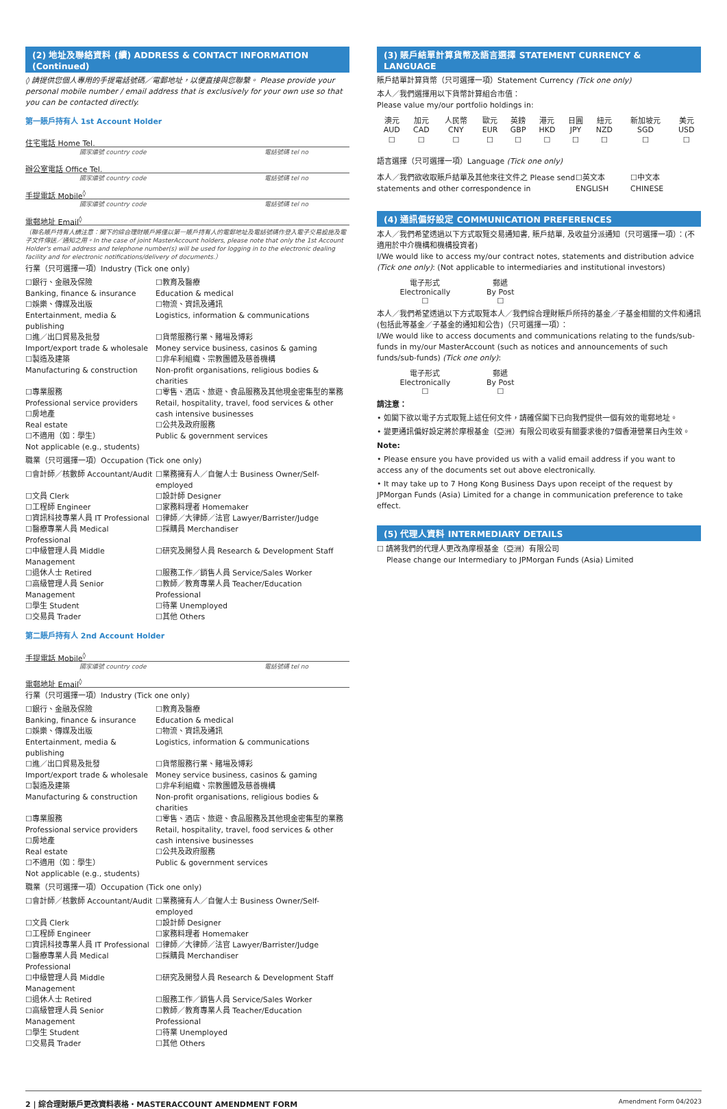(2) 地址及聯絡資料 (續) ADDRESS & CONTACT INFORMATION (Continued)
◊ 請提供您個人專用的手提電話號碼／電郵地址，以便直接與您聯繫。 Please provide your personal mobile number / email address that is exclusively for your own use so that you can be contacted directly.
第一賬戶持有人 1st Account Holder
住宅電話 Home Tel.
國家編號 country code 電話號碼 tel no
辦公室電話 Office Tel.
國家編號 country code 電話號碼 tel no
手提電話 Mobile<sup>◊</sup>
國家編號 country code 電話號碼 tel no
電郵地址 Email<sup>◊</sup>
（聯名賬戶持有人請注意：閣下的綜合理財賬戶將僅以第一賬戶持有人的電郵地址及電話號碼作登入電子交易設施及電子文件傳送／通知之用。In the case of joint MasterAccount holders, please note that only the 1st Account Holder's email address and telephone number(s) will be used for logging in to the electronic dealing facility and for electronic notifications/delivery of documents.）
行業（只可選擇一項）Industry (Tick one only)
☐銀行、金融及保險
Banking, finance & insurance
☐教育及醫療
Education & medical
☐娛樂、傳媒及出版
Entertainment, media & publishing
☐物流、資訊及通訊
Logistics, information & communications
☐進／出口貿易及批發
Import/export trade & wholesale
☐貨幣服務行業、賭場及博彩
Money service business, casinos & gaming
☐製造及建築
Manufacturing & construction
☐非牟利組織、宗教團體及慈善機構
Non-profit organisations, religious bodies & charities
☐專業服務
Professional service providers
☐房地產
Real estate
☐不適用（如：學生）
Not applicable (e.g., students)
☐零售、酒店、旅遊、食品服務及其他現金密集型的業務
Retail, hospitality, travel, food services & other cash intensive businesses
☐公共及政府服務
Public & government services
職業（只可選擇一項）Occupation (Tick one only)
☐會計師／核數師 Accountant/Audit
☐業務擁有人／自僱人士 Business Owner/Self-employed
☐文員 Clerk
☐設計師 Designer
☐工程師 Engineer
☐家務料理者 Homemaker
☐資訊科技專業人員 IT Professional
☐律師／大律師／法官 Lawyer/Barrister/Judge
☐醫療專業人員 Medical Professional
☐採購員 Merchandiser
☐中級管理人員 Middle Management
☐研究及開發人員 Research & Development Staff
☐退休人士 Retired
☐服務工作／銷售人員 Service/Sales Worker
☐高級管理人員 Senior Management
☐教師／教育專業人員 Teacher/Education Professional
☐學生 Student
☐待業 Unemployed
☐交易員 Trader
☐其他 Others
第二賬戶持有人 2nd Account Holder
手提電話 Mobile<sup>◊</sup>
國家編號 country code 電話號碼 tel no
電郵地址 Email<sup>◊</sup>
行業（只可選擇一項）Industry (Tick one only)
☐銀行、金融及保險
Banking, finance & insurance
☐教育及醫療
Education & medical
☐娛樂、傳媒及出版
Entertainment, media & publishing
☐物流、資訊及通訊
Logistics, information & communications
☐進／出口貿易及批發
Import/export trade & wholesale
☐貨幣服務行業、賭場及博彩
Money service business, casinos & gaming
☐製造及建築
Manufacturing & construction
☐非牟利組織、宗教團體及慈善機構
Non-profit organisations, religious bodies & charities
☐專業服務
Professional service providers
☐房地產
Real estate
☐不適用（如：學生）
Not applicable (e.g., students)
☐零售、酒店、旅遊、食品服務及其他現金密集型的業務
Retail, hospitality, travel, food services & other cash intensive businesses
☐公共及政府服務
Public & government services
職業（只可選擇一項）Occupation (Tick one only)
☐會計師／核數師 Accountant/Audit
☐業務擁有人／自僱人士 Business Owner/Self-employed
☐文員 Clerk
☐設計師 Designer
☐工程師 Engineer
☐家務料理者 Homemaker
☐資訊科技專業人員 IT Professional
☐律師／大律師／法官 Lawyer/Barrister/Judge
☐醫療專業人員 Medical Professional
☐採購員 Merchandiser
☐中級管理人員 Middle Management
☐研究及開發人員 Research & Development Staff
☐退休人士 Retired
☐服務工作／銷售人員 Service/Sales Worker
☐高級管理人員 Senior Management
☐教師／教育專業人員 Teacher/Education Professional
☐學生 Student
☐待業 Unemployed
☐交易員 Trader
☐其他 Others
(3) 賬戶結單計算貨幣及語言選擇 STATEMENT CURRENCY & LANGUAGE
賬戶結單計算貨幣（只可選擇一項）Statement Currency (Tick one only)
本人／我們選擇用以下貨幣計算組合市值：
Please value my/our portfolio holdings in:
| 澳元 AUD | 加元 CAD | 人民幣 CNY | 歐元 EUR | 英鎊 GBP | 港元 HKD | 日圓 JPY | 紐元 NZD | 新加坡元 SGD | 美元 USD |
| ☐ | ☐ | ☐ | ☐ | ☐ | ☐ | ☐ | ☐ | ☐ | ☐ |
語言選擇（只可選擇一項）Language (Tick one only)
本人／我們欲收取賬戶結單及其他來往文件之 Please send statements and other correspondence in
☐英文本
ENGLISH
☐中文本
CHINESE
(4) 通訊偏好設定 COMMUNICATION PREFERENCES
本人／我們希望透過以下方式取覽交易通知書, 賬戶結單, 及收益分派通知（只可選擇一項）：(不適用於中介機構和機構投資者)
I/We would like to access my/our contract notes, statements and distribution advice (Tick one only): (Not applicable to intermediaries and institutional investors)
| 電子形式 Electronically ☐ | 郵遞 By Post ☐ |
本人／我們希望透過以下方式取覽本人／我們綜合理財賬戶所持的基金／子基金相關的文件和通訊(包括此等基金／子基金的通知和公告)（只可選擇一項）：
I/We would like to access documents and communications relating to the funds/sub-funds in my/our MasterAccount (such as notices and announcements of such funds/sub-funds) (Tick one only):
| 電子形式 Electronically ☐ | 郵遞 By Post ☐ |
請注意：
• 如閣下欲以電子方式取覽上述任何文件，請確保閣下已向我們提供一個有效的電郵地址。
• 變更通訊偏好設定將於摩根基金（亞洲）有限公司收妥有關要求後的7個香港營業日內生效。
Note:
• Please ensure you have provided us with a valid email address if you want to access any of the documents set out above electronically.
• It may take up to 7 Hong Kong Business Days upon receipt of the request by JPMorgan Funds (Asia) Limited for a change in communication preference to take effect.
(5) 代理人資料 INTERMEDIARY DETAILS
☐ 請將我們的代理人更改為摩根基金（亞洲）有限公司
Please change our Intermediary to JPMorgan Funds (Asia) Limited
2 | 綜合理財賬戶更改資料表格・MASTERACCOUNT AMENDMENT FORM Amendment Form 04/2023